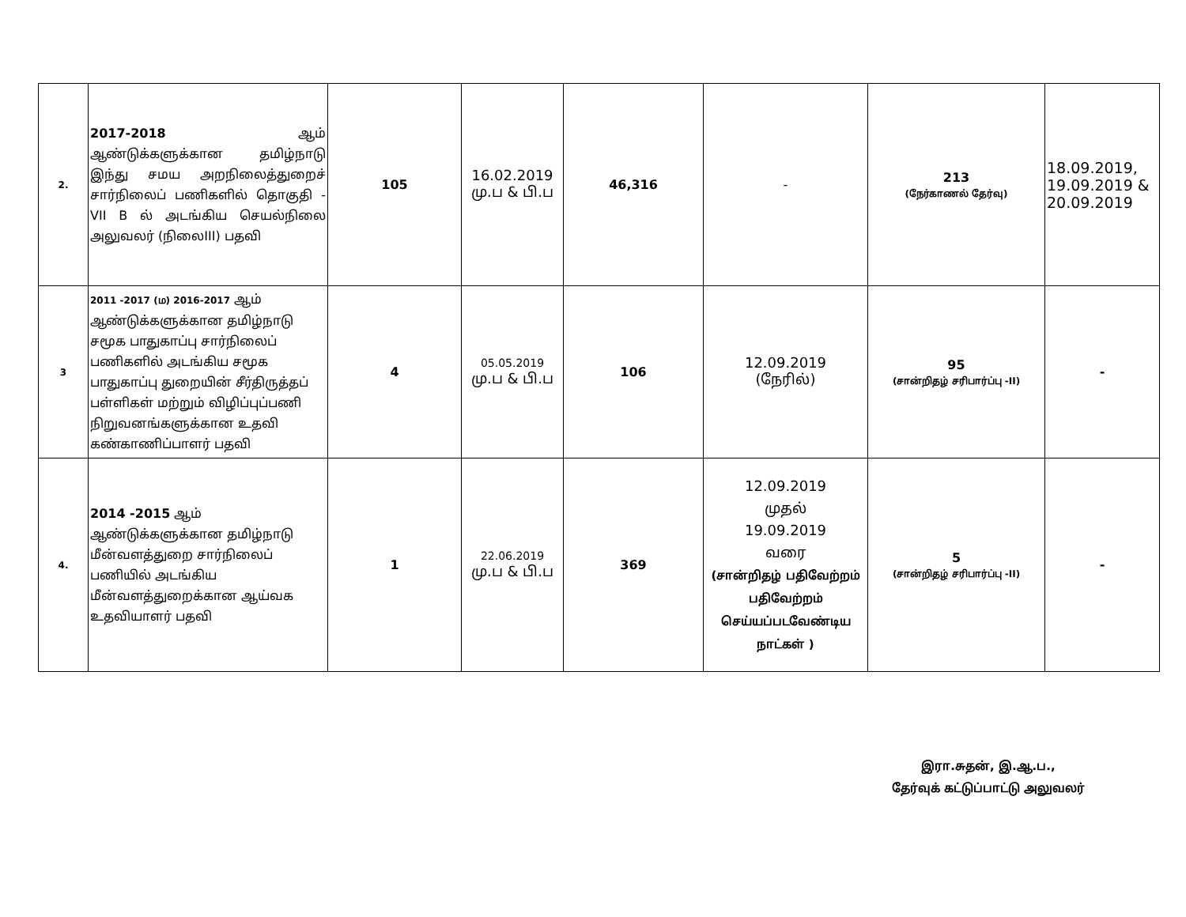| 2. | 2017-2018 ஆம் ஆண்டுக்களுக்கான தமிழ்நாடு இந்து சமய அறநிலைத்துறைச் சார்நிலைப் பணிகளில் தொகுதி - VII B ல் அடங்கிய செயல்நிலை அலுவலர் (நிலைIII) பதவி | 105 | 16.02.2019 மு.ப & பி.ப | 46,316 | - | 213 (நேர்காணல் தேர்வு) | 18.09.2019, 19.09.2019 & 20.09.2019 |
| 3 | 2011 -2017 (ம) 2016-2017 ஆம் ஆண்டுக்களுக்கான தமிழ்நாடு சமூக பாதுகாப்பு சார்நிலைப் பணிகளில் அடங்கிய சமூக பாதுகாப்பு துறையின் சீர்திருத்தப் பள்ளிகள் மற்றும் விழிப்புப்பணி நிறுவனங்களுக்கான உதவி கண்காணிப்பாளர் பதவி | 4 | 05.05.2019 மு.ப & பி.ப | 106 | 12.09.2019 (நேரில்) | 95 (சான்றிதழ் சரிபார்ப்பு -II) | - |
| 4. | 2014 -2015 ஆம் ஆண்டுக்களுக்கான தமிழ்நாடு மீன்வளத்துறை சார்நிலைப் பணியில் அடங்கிய மீன்வளத்துறைக்கான ஆய்வக உதவியாளர் பதவி | 1 | 22.06.2019 மு.ப & பி.ப | 369 | 12.09.2019 முதல் 19.09.2019 வரை (சான்றிதழ் பதிவேற்றம் பதிவேற்றம் செய்யப்படவேண்டிய நாட்கள் ) | 5 (சான்றிதழ் சரிபார்ப்பு -II) | - |
இரா.சுதன், இ.ஆ.ப.,
தேர்வுக் கட்டுப்பாட்டு அலுவலர்